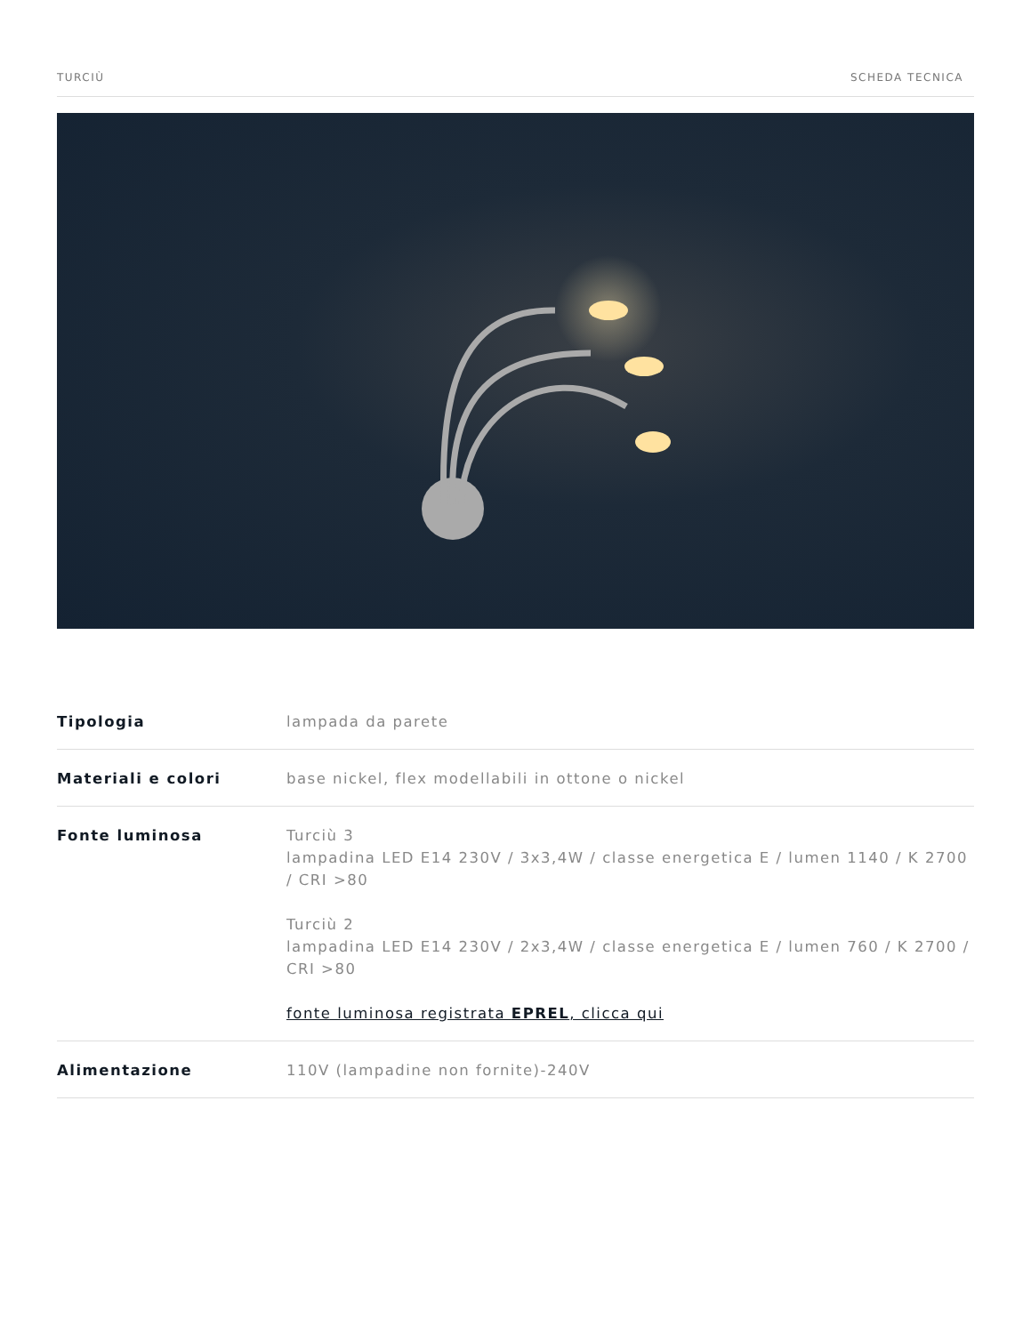TURCIÙ SCHEDA TECNICA
| Tipologia | lampada da parete |
| Materiali e colori | base nickel, flex modellabili in ottone o nickel |
| Fonte luminosa | Turciù 3 lampadina LED E14 230V / 3x3,4W / classe energetica E / lumen 1140 / K 2700 / CRI >80 Turciù 2 lampadina LED E14 230V / 2x3,4W / classe energetica E / lumen 760 / K 2700 / CRI >80 fonte luminosa registrata EPREL , clicca qui |
| Alimentazione | 110V (lampadine non fornite)-240V |